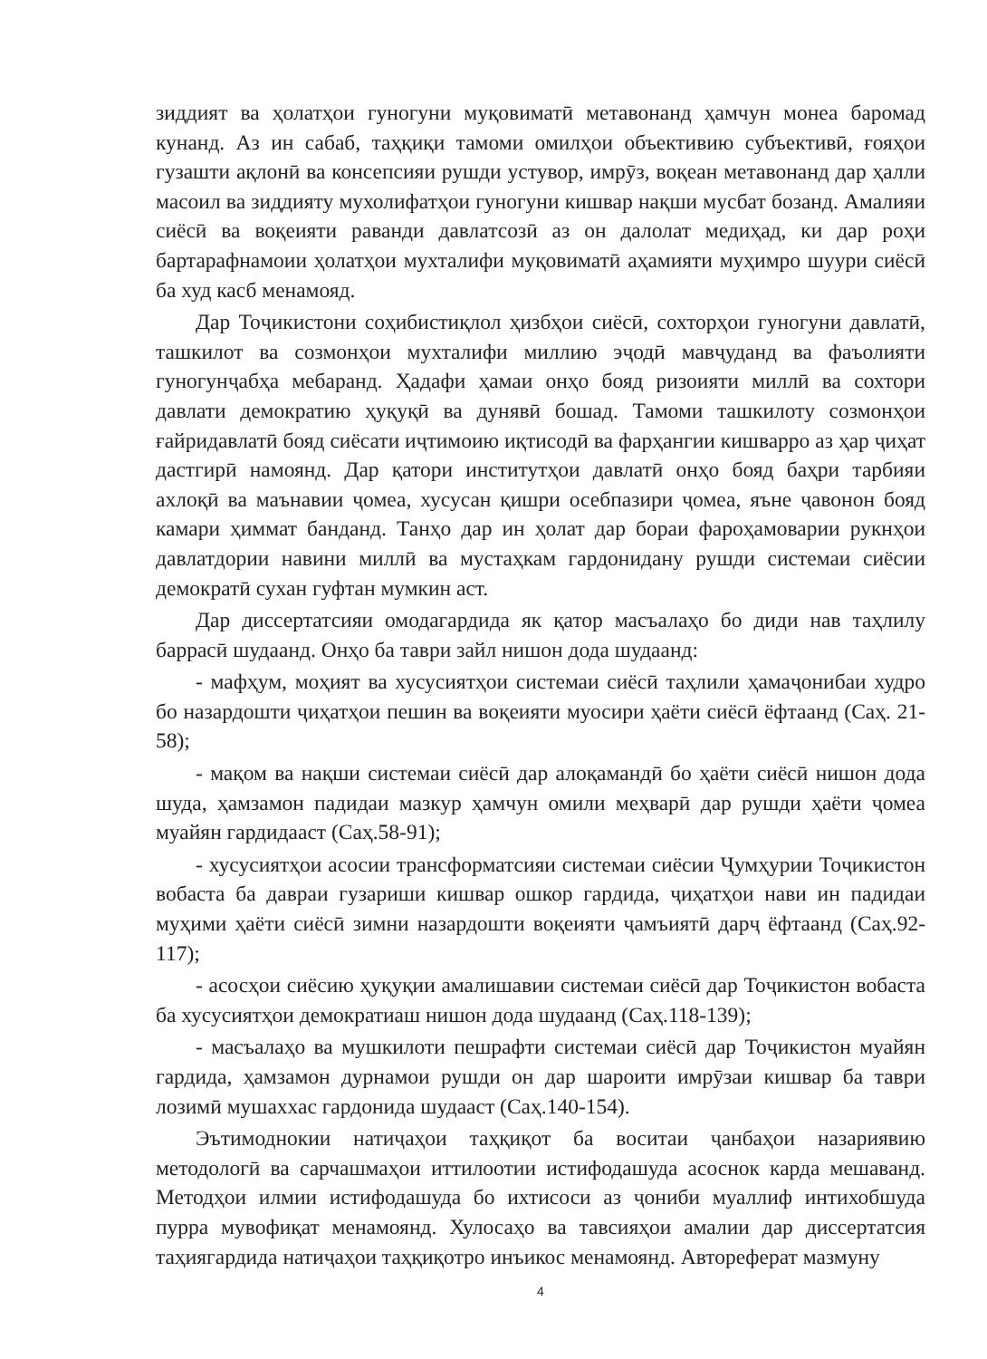зиддият ва ҳолатҳои гуногуни муқовиматӣ метавонанд ҳамчун монеа баромад кунанд. Аз ин сабаб, таҳқиқи тамоми омилҳои объективию субъективӣ, ғояҳои гузашти ақлонӣ ва консепсияи рушди устувор, имрӯз, воқеан метавонанд дар ҳалли масоил ва зиддияту мухолифатҳои гуногуни кишвар нақши мусбат бозанд. Амалияи сиёсӣ ва воқеияти раванди давлатсозӣ аз он далолат медиҳад, ки дар роҳи бартарафнамоии ҳолатҳои мухталифи муқовиматӣ аҳамияти муҳимро шуури сиёсӣ ба худ касб менамояд.
Дар Тоҷикистони соҳибистиқлол ҳизбҳои сиёсӣ, сохторҳои гуногуни давлатӣ, ташкилот ва созмонҳои мухталифи миллию эҷодӣ мавҷуданд ва фаъолияти гуногунҷабҳа мебаранд. Ҳадафи ҳамаи онҳо бояд ризоияти миллӣ ва сохтори давлати демократию ҳуқуқӣ ва дунявӣ бошад. Тамоми ташкилоту созмонҳои ғайридавлатӣ бояд сиёсати иҷтимоию иқтисодӣ ва фарҳангии кишварро аз ҳар ҷиҳат дастгирӣ намоянд. Дар қатори институтҳои давлатӣ онҳо бояд баҳри тарбияи ахлоқӣ ва маънавии ҷомеа, хусусан қишри осебпазири ҷомеа, яъне ҷавонон бояд камари ҳиммат банданд. Танҳо дар ин ҳолат дар бораи фароҳамоварии рукнҳои давлатдории навини миллӣ ва мустаҳкам гардонидану рушди системаи сиёсии демократӣ сухан гуфтан мумкин аст.
Дар диссертатсияи омодагардида як қатор масъалаҳо бо диди нав таҳлилу баррасӣ шудаанд. Онҳо ба таври зайл нишон дода шудаанд:
- мафҳум, моҳият ва хусусиятҳои системаи сиёсӣ таҳлили ҳамаҷонибаи худро бо назардошти ҷиҳатҳои пешин ва воқеияти муосири ҳаёти сиёсӣ ёфтаанд (Саҳ. 21-58);
- мақом ва нақши системаи сиёсӣ дар алоқамандӣ бо ҳаёти сиёсӣ нишон дода шуда, ҳамзамон падидаи мазкур ҳамчун омили меҳварӣ дар рушди ҳаёти ҷомеа муайян гардидааст (Саҳ.58-91);
- хусусиятҳои асосии трансформатсияи системаи сиёсии Ҷумҳурии Тоҷикистон вобаста ба давраи гузариши кишвар ошкор гардида, ҷиҳатҳои нави ин падидаи муҳими ҳаёти сиёсӣ зимни назардошти воқеияти ҷамъиятӣ дарҷ ёфтаанд (Саҳ.92-117);
- асосҳои сиёсию ҳуқуқии амалишавии системаи сиёсӣ дар Тоҷикистон вобаста ба хусусиятҳои демократиаш нишон дода шудаанд (Саҳ.118-139);
- масъалаҳо ва мушкилоти пешрафти системаи сиёсӣ дар Тоҷикистон муайян гардида, ҳамзамон дурнамои рушди он дар шароити имрӯзаи кишвар ба таври лозимӣ мушаххас гардонида шудааст (Саҳ.140-154).
Эътимоднокии натиҷаҳои таҳқиқот ба воситаи ҷанбаҳои назариявию методологӣ ва сарчашмаҳои иттилоотии истифодашуда асоснок карда мешаванд. Методҳои илмии истифодашуда бо ихтисоси аз ҷониби муаллиф интихобшуда пурра мувофиқат менамоянд. Хулосаҳо ва тавсияҳои амалии дар диссертатсия таҳиягардида натиҷаҳои таҳқиқотро инъикос менамоянд. Автореферат мазмуну
4